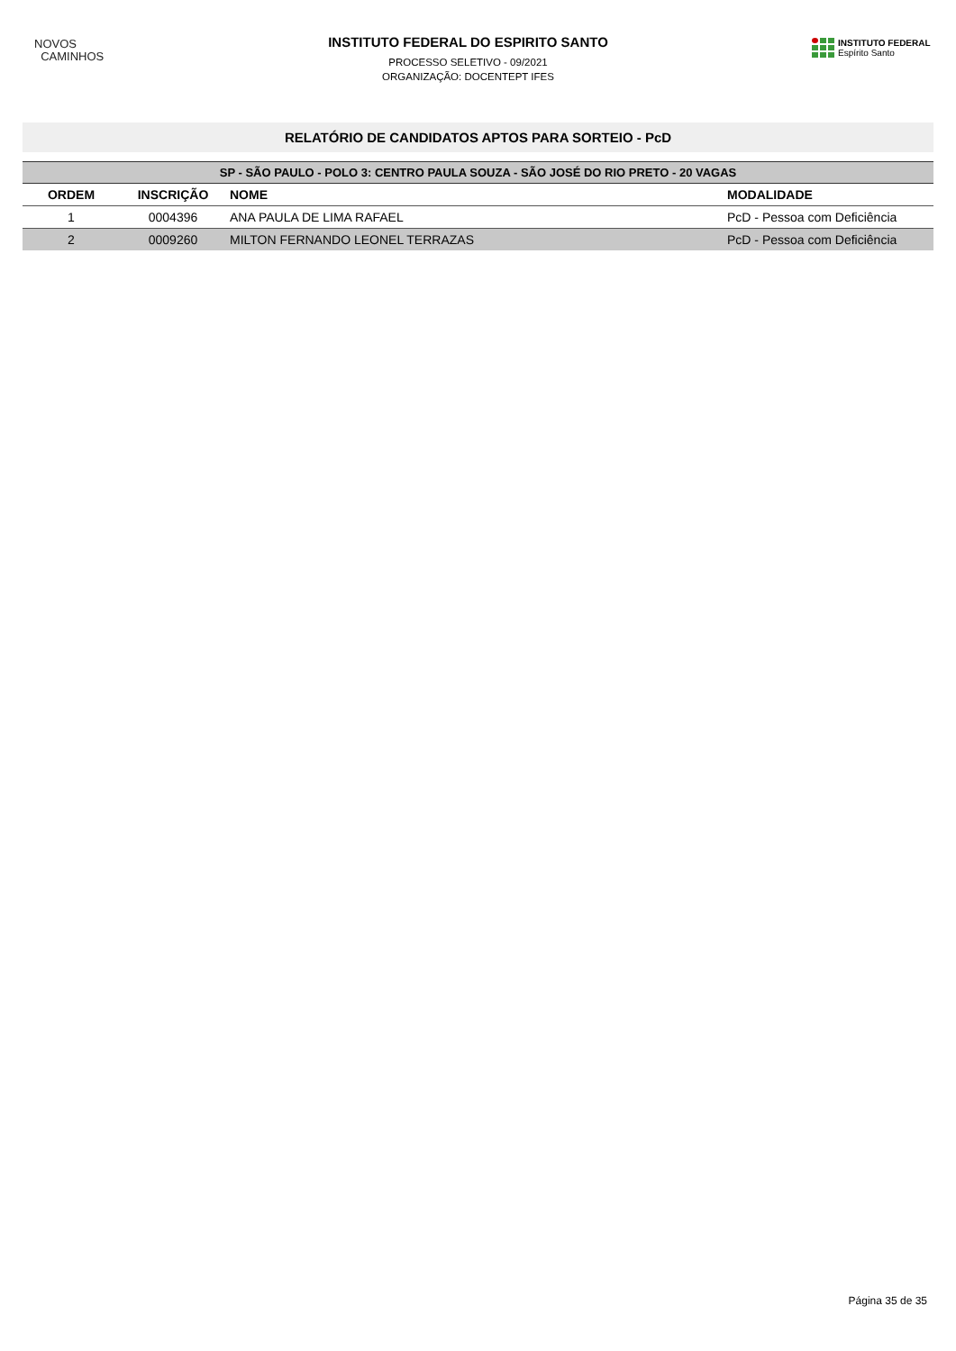NOVOS
CAMINHOS
INSTITUTO FEDERAL DO ESPIRITO SANTO
PROCESSO SELETIVO - 09/2021
ORGANIZAÇÃO: DOCENTEPT IFES
INSTITUTO FEDERAL
Espírito Santo
RELATÓRIO DE CANDIDATOS APTOS PARA SORTEIO - PcD
| SP - SÃO PAULO - POLO 3: CENTRO PAULA SOUZA - SÃO JOSÉ DO RIO PRETO - 20 VAGAS | | | |
| --- | --- | --- | --- |
| ORDEM | INSCRIÇÃO | NOME | MODALIDADE |
| 1 | 0004396 | ANA PAULA DE LIMA RAFAEL | PcD - Pessoa com Deficiência |
| 2 | 0009260 | MILTON FERNANDO LEONEL TERRAZAS | PcD - Pessoa com Deficiência |
Página 35 de 35